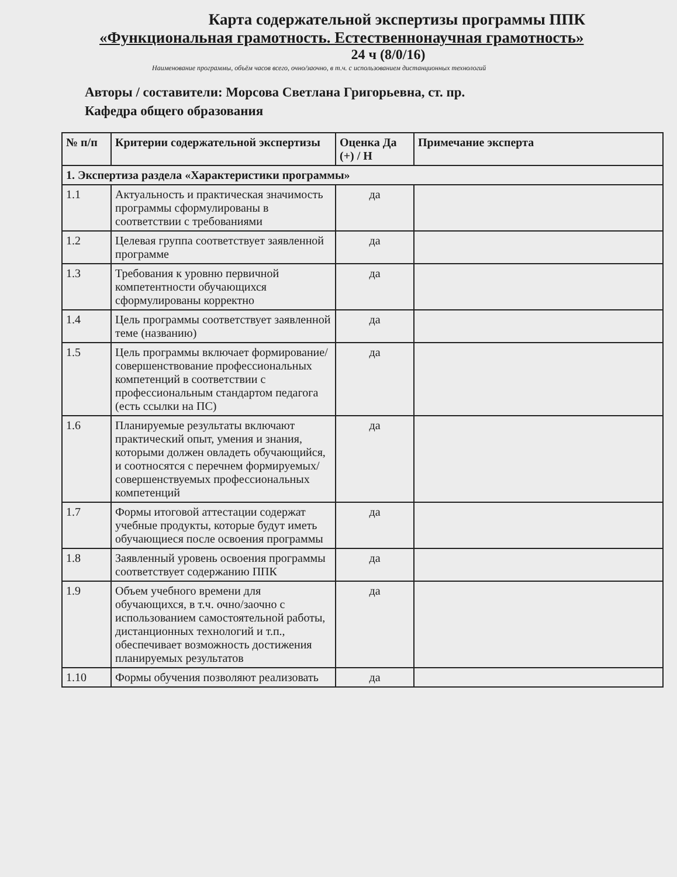Карта содержательной экспертизы программы ППК
«Функциональная грамотность. Естественнонаучная грамотность»
24 ч (8/0/16)
Наименование программы, объём часов всего, очно/заочно, в т.ч. с использованием дистанционных технологий
Авторы / составители: Морсова Светлана Григорьевна, ст. пр.
Кафедра общего образования
| № п/п | Критерии содержательной экспертизы | Оценка Да (+) / Н | Примечание эксперта |
| --- | --- | --- | --- |
| 1. Экспертиза раздела «Характеристики программы» | | | |
| 1.1 | Актуальность и практическая значимость программы сформулированы в соответствии с требованиями | да | |
| 1.2 | Целевая группа соответствует заявленной программе | да | |
| 1.3 | Требования к уровню первичной компетентности обучающихся сформулированы корректно | да | |
| 1.4 | Цель программы соответствует заявленной теме (названию) | да | |
| 1.5 | Цель программы включает формирование/совершенствование профессиональных компетенций в соответствии с профессиональным стандартом педагога (есть ссылки на ПС) | да | |
| 1.6 | Планируемые результаты включают практический опыт, умения и знания, которыми должен овладеть обучающийся, и соотносятся с перечнем формируемых/совершенствуемых профессиональных компетенций | да | |
| 1.7 | Формы итоговой аттестации содержат учебные продукты, которые будут иметь обучающиеся после освоения программы | да | |
| 1.8 | Заявленный уровень освоения программы соответствует содержанию ППК | да | |
| 1.9 | Объем учебного времени для обучающихся, в т.ч. очно/заочно с использованием самостоятельной работы, дистанционных технологий и т.п., обеспечивает возможность достижения планируемых результатов | да | |
| 1.10 | Формы обучения позволяют реализовать | да | |